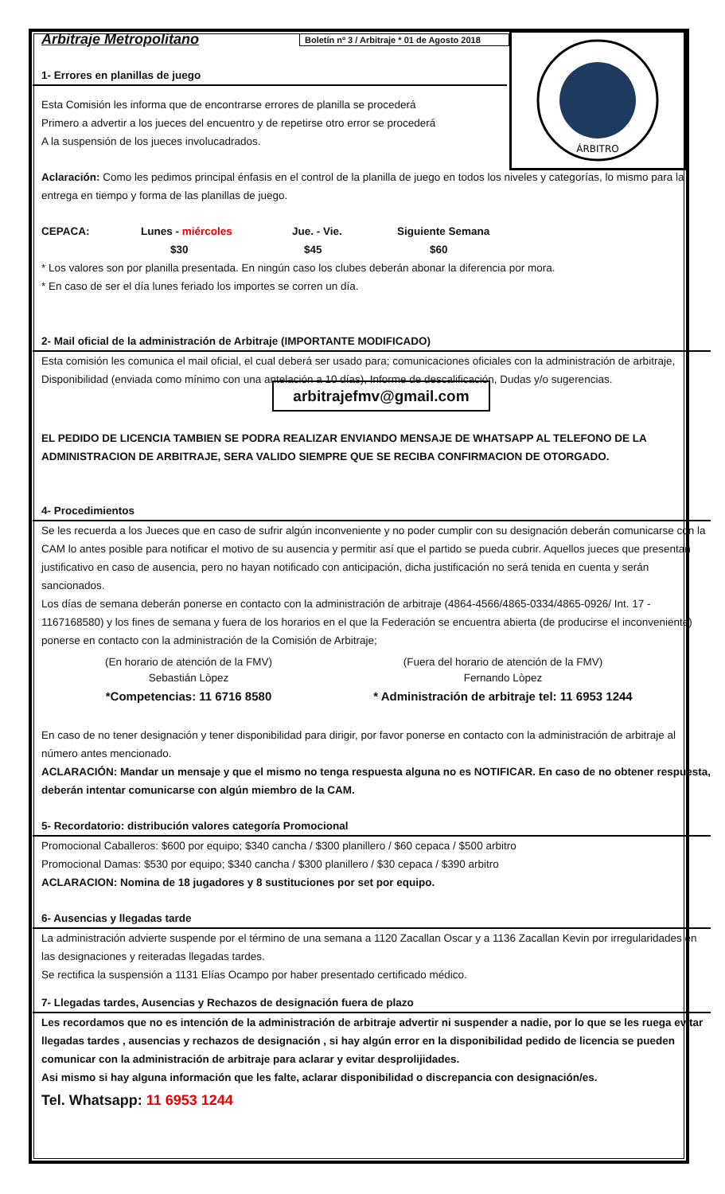Boletín nº 3 / Arbitraje * 01 de Agosto 2018
ÁRBITRO
Arbitraje Metropolitano
1- Errores en planillas de juego
Esta Comisión les informa que de encontrarse errores de planilla se procederá
Primero a advertir a los jueces del encuentro y de repetirse otro error se procederá
A la suspensión de los jueces involucadrados.
Aclaración: Como les pedimos principal énfasis en el control de la planilla de juego en todos los niveles y categorías, lo mismo para la entrega en tiempo y forma de las planillas de juego.
CEPACA: Lunes - miércoles Jue. - Vie. Siguiente Semana
$30 $45 $60
* Los valores son por planilla presentada. En ningún caso los clubes deberán abonar la diferencia por mora.
* En caso de ser el día lunes feriado los importes se corren un día.
2- Mail oficial de la administración de Arbitraje (IMPORTANTE MODIFICADO)
Esta comisión les comunica el mail oficial, el cual deberá ser usado para; comunicaciones oficiales con la administración de arbitraje, Disponibilidad (enviada como mínimo con una antelación a 10 días), Informe de descalificación, Dudas y/o sugerencias.
arbitrajefmv@gmail.com
EL PEDIDO DE LICENCIA TAMBIEN SE PODRA REALIZAR ENVIANDO MENSAJE DE WHATSAPP AL TELEFONO DE LA ADMINISTRACION DE ARBITRAJE, SERA VALIDO SIEMPRE QUE SE RECIBA CONFIRMACION DE OTORGADO.
4- Procedimientos
Se les recuerda a los Jueces que en caso de sufrir algún inconveniente y no poder cumplir con su designación deberán comunicarse con la CAM lo antes posible para notificar el motivo de su ausencia y permitir así que el partido se pueda cubrir. Aquellos jueces que presentan justificativo en caso de ausencia, pero no hayan notificado con anticipación, dicha justificación no será tenida en cuenta y serán sancionados.
Los días de semana deberán ponerse en contacto con la administración de arbitraje (4864-4566/4865-0334/4865-0926/ Int. 17 - 1167168580) y los fines de semana y fuera de los horarios en el que la Federación se encuentra abierta (de producirse el inconveniente) ponerse en contacto con la administración de la Comisión de Arbitraje;
(En horario de atención de la FMV)
Sebastián Lòpez
*Competencias: 11 6716 8580
(Fuera del horario de atención de la FMV)
Fernando Lòpez
* Administración de arbitraje tel: 11 6953 1244
En caso de no tener designación y tener disponibilidad para dirigir, por favor ponerse en contacto con la administración de arbitraje al número antes mencionado.
ACLARACIÓN: Mandar un mensaje y que el mismo no tenga respuesta alguna no es NOTIFICAR. En caso de no obtener respuesta, deberán intentar comunicarse con algún miembro de la CAM.
5- Recordatorio: distribución valores categoría Promocional
Promocional Caballeros: $600 por equipo; $340 cancha / $300 planillero / $60 cepaca / $500 arbitro
Promocional Damas: $530 por equipo; $340 cancha / $300 planillero / $30 cepaca / $390 arbitro
ACLARACION: Nomina de 18 jugadores y 8 sustituciones por set por equipo.
6- Ausencias y llegadas tarde
La administración advierte suspende por el término de una semana a 1120 Zacallan Oscar y a 1136 Zacallan Kevin por irregularidades en las designaciones y reiteradas llegadas tardes.
Se rectifica la suspensión a 1131 Elías Ocampo por haber presentado certificado médico.
7- Llegadas tardes, Ausencias y Rechazos de designación fuera de plazo
Les recordamos que no es intención de la administración de arbitraje advertir ni suspender a nadie, por lo que se les ruega evitar llegadas tardes , ausencias y rechazos de designación , si hay algún error en la disponibilidad pedido de licencia se pueden comunicar con la administración de arbitraje para aclarar y evitar desprolijidades.
Asi mismo si hay alguna información que les falte, aclarar disponibilidad o discrepancia con designación/es.
Tel. Whatsapp: 11 6953 1244